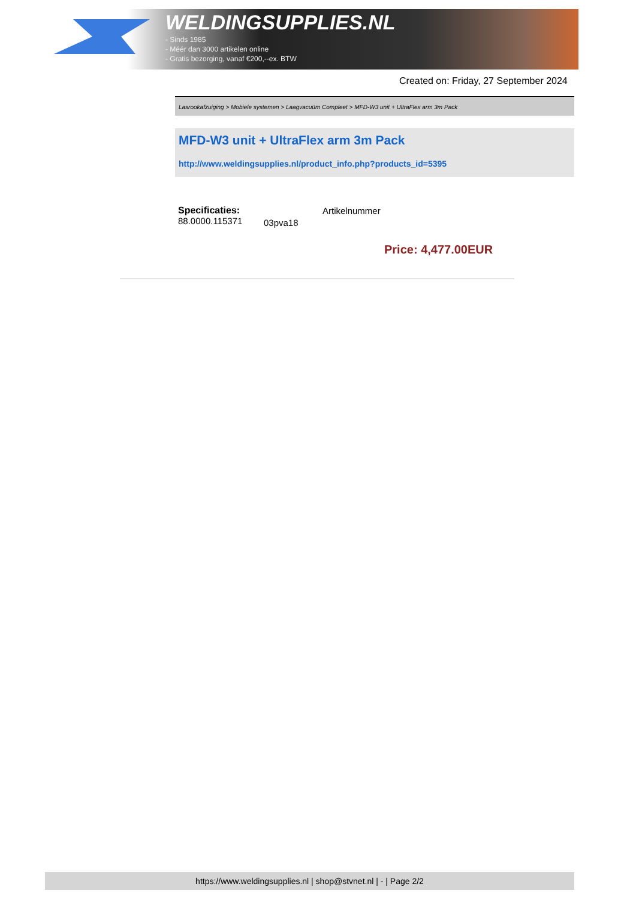WELDINGSUPPLIES.NL
- Sinds 1985
- Méér dan 3000 artikelen online
- Gratis bezorging, vanaf €200,--ex. BTW
Created on: Friday, 27 September 2024
Lasrookafzuiging > Mobiele systemen > Laagvacuüm Compleet > MFD-W3 unit + UltraFlex arm 3m Pack
MFD-W3 unit + UltraFlex arm 3m Pack
http://www.weldingsupplies.nl/product_info.php?products_id=5395
Specificaties:
88.0000.115371
Artikelnummer
03pva18
Price: 4,477.00EUR
https://www.weldingsupplies.nl | shop@stvnet.nl | - | Page 2/2